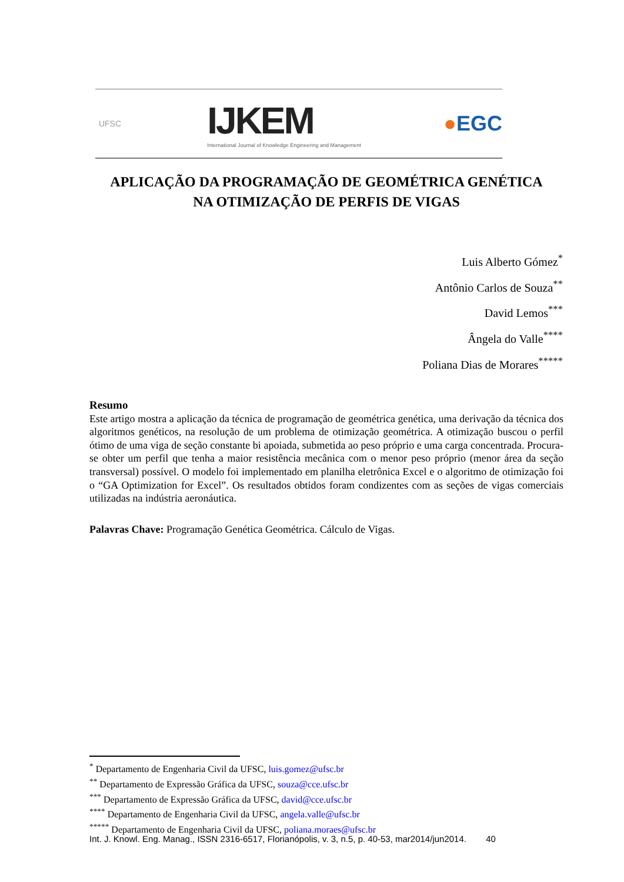UFSC
IJKEM
International Journal of Knowledge Engineering and Management
●EGC
APLICAÇÃO DA PROGRAMAÇÃO DE GEOMÉTRICA GENÉTICA
NA OTIMIZAÇÃO DE PERFIS DE VIGAS
Luis Alberto Gómez<sup>*</sup>
Antônio Carlos de Souza<sup>**</sup>
David Lemos<sup>***</sup>
Ângela do Valle<sup>****</sup>
Poliana Dias de Morares<sup>*****</sup>
Resumo
Este artigo mostra a aplicação da técnica de programação de geométrica genética, uma derivação da técnica dos algoritmos genéticos, na resolução de um problema de otimização geométrica. A otimização buscou o perfil ótimo de uma viga de seção constante bi apoiada, submetida ao peso próprio e uma carga concentrada. Procura-se obter um perfil que tenha a maior resistência mecânica com o menor peso próprio (menor área da seção transversal) possível. O modelo foi implementado em planilha eletrônica Excel e o algoritmo de otimização foi o “GA Optimization for Excel”. Os resultados obtidos foram condizentes com as seções de vigas comerciais utilizadas na indústria aeronáutica.
Palavras Chave: Programação Genética Geométrica. Cálculo de Vigas.
<sup>*</sup> Departamento de Engenharia Civil da UFSC, luis.gomez@ufsc.br
<sup>**</sup> Departamento de Expressão Gráfica da UFSC, souza@cce.ufsc.br
<sup>***</sup> Departamento de Expressão Gráfica da UFSC, david@cce.ufsc.br
<sup>****</sup> Departamento de Engenharia Civil da UFSC, angela.valle@ufsc.br
<sup>*****</sup> Departamento de Engenharia Civil da UFSC, poliana.moraes@ufsc.br
Int. J. Knowl. Eng. Manag., ISSN 2316-6517, Florianópolis, v. 3, n.5, p. 40-53, mar2014/jun2014. 40